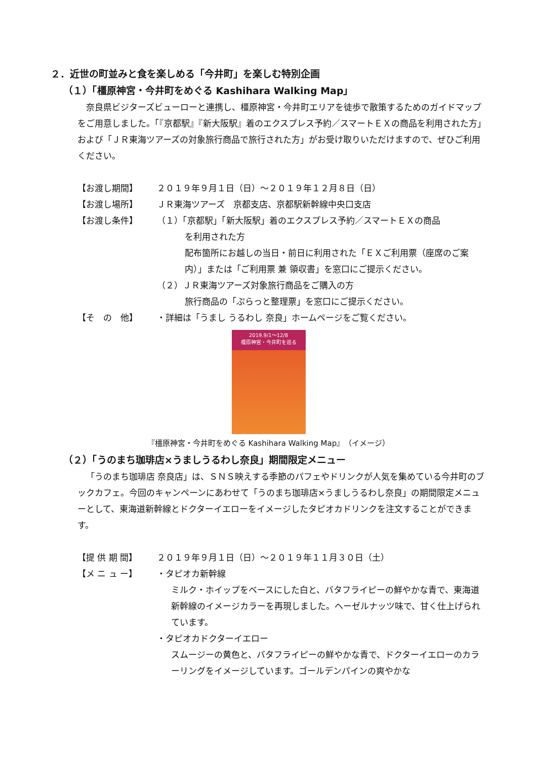２．近世の町並みと食を楽しめる「今井町」を楽しむ特別企画
（１）「橿原神宮・今井町をめぐる Kashihara Walking Map」
奈良県ビジターズビューローと連携し、橿原神宮・今井町エリアを徒歩で散策するためのガイドマップをご用意しました。「『京都駅』『新大阪駅』着のエクスプレス予約／スマートＥＸの商品を利用された方」および「ＪＲ東海ツアーズの対象旅行商品で旅行された方」がお受け取りいただけますので、ぜひご利用ください。
【お渡し期間】 ２０１９年９月１日（日）～２０１９年１２月８日（日）
【お渡し場所】 ＪＲ東海ツアーズ　京都支店、京都駅新幹線中央口支店
【お渡し条件】 （１）「京都駅」「新大阪駅」着のエクスプレス予約／スマートＥＸの商品
を利用された方
配布箇所にお越しの当日・前日に利用された「ＥＸご利用票（座席のご案内）」または「ご利用票 兼 領収書」を窓口にご提示ください。
（２）ＪＲ東海ツアーズ対象旅行商品をご購入の方
旅行商品の「ぷらっと整理票」を窓口にご提示ください。
【そ　の　他】 ・詳細は「うまし うるわし 奈良」ホームページをご覧ください。
2019.9/1～12/8
橿原神宮・今井町を巡る
『橿原神宮・今井町をめぐる Kashihara Walking Map』（イメージ）
（２）「うのまち珈琲店×うましうるわし奈良」期間限定メニュー
「うのまち珈琲店 奈良店」は、ＳＮＳ映えする季節のパフェやドリンクが人気を集めている今井町のブックカフェ。今回のキャンペーンにあわせて「うのまち珈琲店×うましうるわし奈良」の期間限定メニューとして、東海道新幹線とドクターイエローをイメージしたタピオカドリンクを注文することができます。
【提 供 期 間】 ２０１９年９月１日（日）～２０１９年１１月３０日（土）
【メ ニ ュ ー】 ・タピオカ新幹線
ミルク・ホイップをベースにした白と、バタフライピーの鮮やかな青で、東海道新幹線のイメージカラーを再現しました。ヘーゼルナッツ味で、甘く仕上げられています。
・タピオカドクターイエロー
スムージーの黄色と、バタフライピーの鮮やかな青で、ドクターイエローのカラーリングをイメージしています。ゴールデンパインの爽やかな